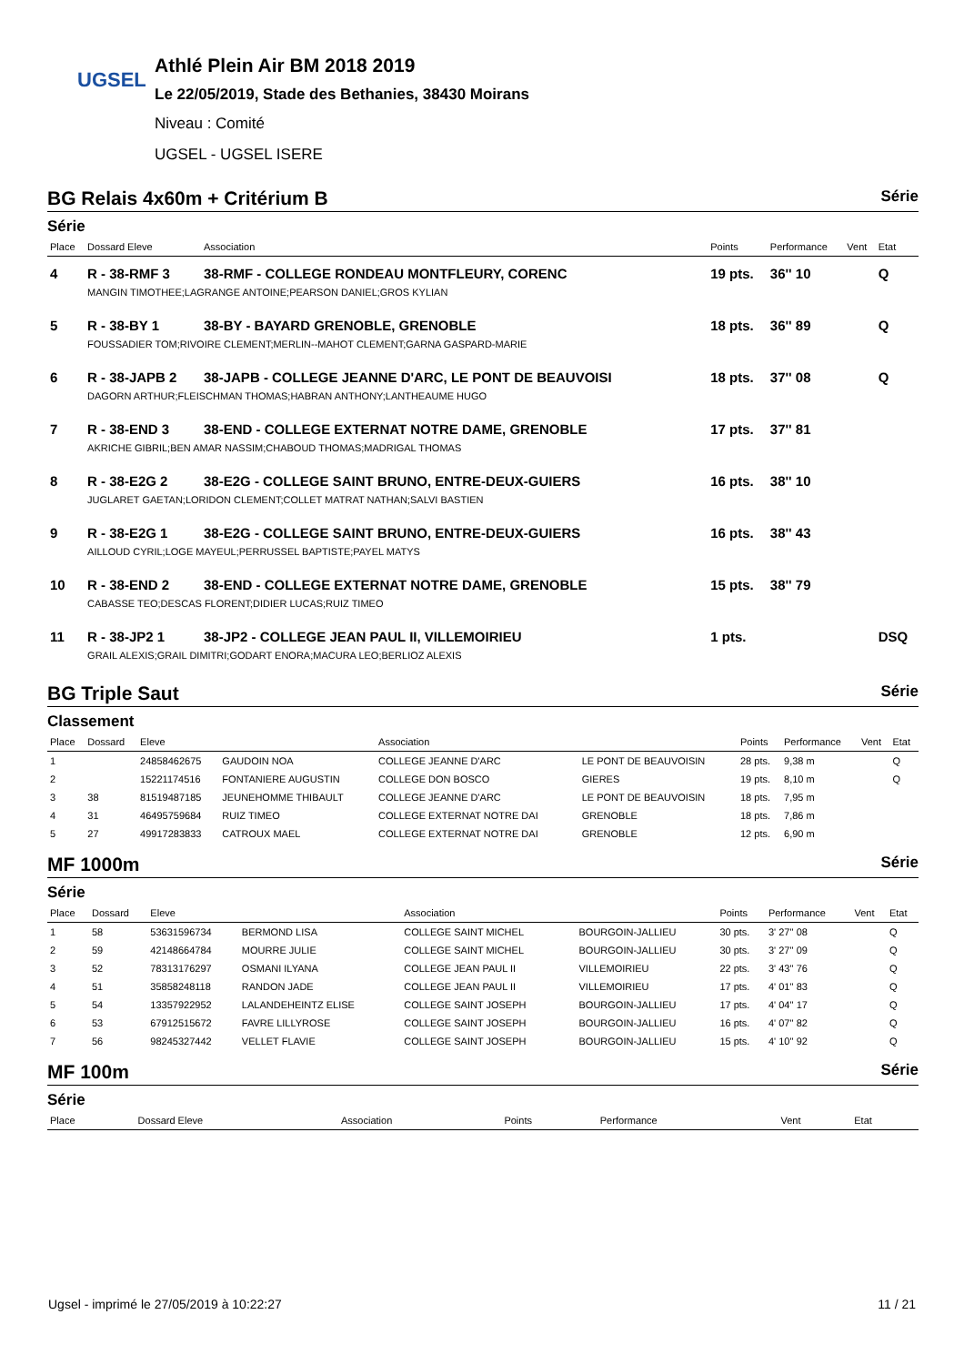UGSEL
Athlé Plein Air BM 2018 2019
Le 22/05/2019, Stade des Bethanies, 38430 Moirans
Niveau : Comité
UGSEL - UGSEL ISERE
BG Relais 4x60m + Critérium B Série
Série
| Place | Dossard Eleve | Association | Points | Performance | Vent | Etat |
| --- | --- | --- | --- | --- | --- | --- |
| 4 | R - 38-RMF 3 | 38-RMF - COLLEGE RONDEAU MONTFLEURY, CORENC | 19 pts. | 36'' 10 | | Q |
| | MANGIN TIMOTHEE;LAGRANGE ANTOINE;PEARSON DANIEL;GROS KYLIAN | | | | | |
| 5 | R - 38-BY 1 | 38-BY - BAYARD GRENOBLE, GRENOBLE | 18 pts. | 36'' 89 | | Q |
| | FOUSSADIER TOM;RIVOIRE CLEMENT;MERLIN--MAHOT CLEMENT;GARNA GASPARD-MARIE | | | | | |
| 6 | R - 38-JAPB 2 | 38-JAPB - COLLEGE JEANNE D'ARC, LE PONT DE BEAUVOISI | 18 pts. | 37'' 08 | | Q |
| | DAGORN ARTHUR;FLEISCHMAN THOMAS;HABRAN ANTHONY;LANTHEAUME HUGO | | | | | |
| 7 | R - 38-END 3 | 38-END - COLLEGE EXTERNAT NOTRE DAME, GRENOBLE | 17 pts. | 37'' 81 | | |
| | AKRICHE GIBRIL;BEN AMAR NASSIM;CHABOUD THOMAS;MADRIGAL THOMAS | | | | | |
| 8 | R - 38-E2G 2 | 38-E2G - COLLEGE SAINT BRUNO, ENTRE-DEUX-GUIERS | 16 pts. | 38'' 10 | | |
| | JUGLARET GAETAN;LORIDON CLEMENT;COLLET MATRAT NATHAN;SALVI BASTIEN | | | | | |
| 9 | R - 38-E2G 1 | 38-E2G - COLLEGE SAINT BRUNO, ENTRE-DEUX-GUIERS | 16 pts. | 38'' 43 | | |
| | AILLOUD CYRIL;LOGE MAYEUL;PERRUSSEL BAPTISTE;PAYEL MATYS | | | | | |
| 10 | R - 38-END 2 | 38-END - COLLEGE EXTERNAT NOTRE DAME, GRENOBLE | 15 pts. | 38'' 79 | | |
| | CABASSE TEO;DESCAS FLORENT;DIDIER LUCAS;RUIZ TIMEO | | | | | |
| 11 | R - 38-JP2 1 | 38-JP2 - COLLEGE JEAN PAUL II, VILLEMOIRIEU | 1 pts. | | | DSQ |
| | GRAIL ALEXIS;GRAIL DIMITRI;GODART ENORA;MACURA LEO;BERLIOZ ALEXIS | | | | | |
BG Triple Saut Série
Classement
| Place | Dossard | Eleve | | Association | | Points | Performance | Vent | Etat |
| --- | --- | --- | --- | --- | --- | --- | --- | --- | --- |
| 1 | | 24858462675 | GAUDOIN NOA | COLLEGE JEANNE D'ARC | LE PONT DE BEAUVOISIN | 28 pts. | 9,38 m | | Q |
| 2 | | 15221174516 | FONTANIERE AUGUSTIN | COLLEGE DON BOSCO | GIERES | 19 pts. | 8,10 m | | Q |
| 3 | 38 | 81519487185 | JEUNEHOMME THIBAULT | COLLEGE JEANNE D'ARC | LE PONT DE BEAUVOISIN | 18 pts. | 7,95 m | | |
| 4 | 31 | 46495759684 | RUIZ TIMEO | COLLEGE EXTERNAT NOTRE DAI | GRENOBLE | 18 pts. | 7,86 m | | |
| 5 | 27 | 49917283833 | CATROUX MAEL | COLLEGE EXTERNAT NOTRE DAI | GRENOBLE | 12 pts. | 6,90 m | | |
MF 1000m Série
Série
| Place | Dossard | Eleve | | Association | | Points | Performance | Vent | Etat |
| --- | --- | --- | --- | --- | --- | --- | --- | --- | --- |
| 1 | 58 | 53631596734 | BERMOND LISA | COLLEGE SAINT MICHEL | BOURGOIN-JALLIEU | 30 pts. | 3' 27'' 08 | | Q |
| 2 | 59 | 42148664784 | MOURRE JULIE | COLLEGE SAINT MICHEL | BOURGOIN-JALLIEU | 30 pts. | 3' 27'' 09 | | Q |
| 3 | 52 | 78313176297 | OSMANI ILYANA | COLLEGE JEAN PAUL II | VILLEMOIRIEU | 22 pts. | 3' 43'' 76 | | Q |
| 4 | 51 | 35858248118 | RANDON JADE | COLLEGE JEAN PAUL II | VILLEMOIRIEU | 17 pts. | 4' 01'' 83 | | Q |
| 5 | 54 | 13357922952 | LALANDEHEINTZ ELISE | COLLEGE SAINT JOSEPH | BOURGOIN-JALLIEU | 17 pts. | 4' 04'' 17 | | Q |
| 6 | 53 | 67912515672 | FAVRE LILLYROSE | COLLEGE SAINT JOSEPH | BOURGOIN-JALLIEU | 16 pts. | 4' 07'' 82 | | Q |
| 7 | 56 | 98245327442 | VELLET FLAVIE | COLLEGE SAINT JOSEPH | BOURGOIN-JALLIEU | 15 pts. | 4' 10'' 92 | | Q |
MF 100m Série
Série
| Place | Dossard Eleve | Association | Points | Performance | Vent | Etat |
| --- | --- | --- | --- | --- | --- | --- |
Ugsel - imprimé le 27/05/2019 à 10:22:27 11 / 21